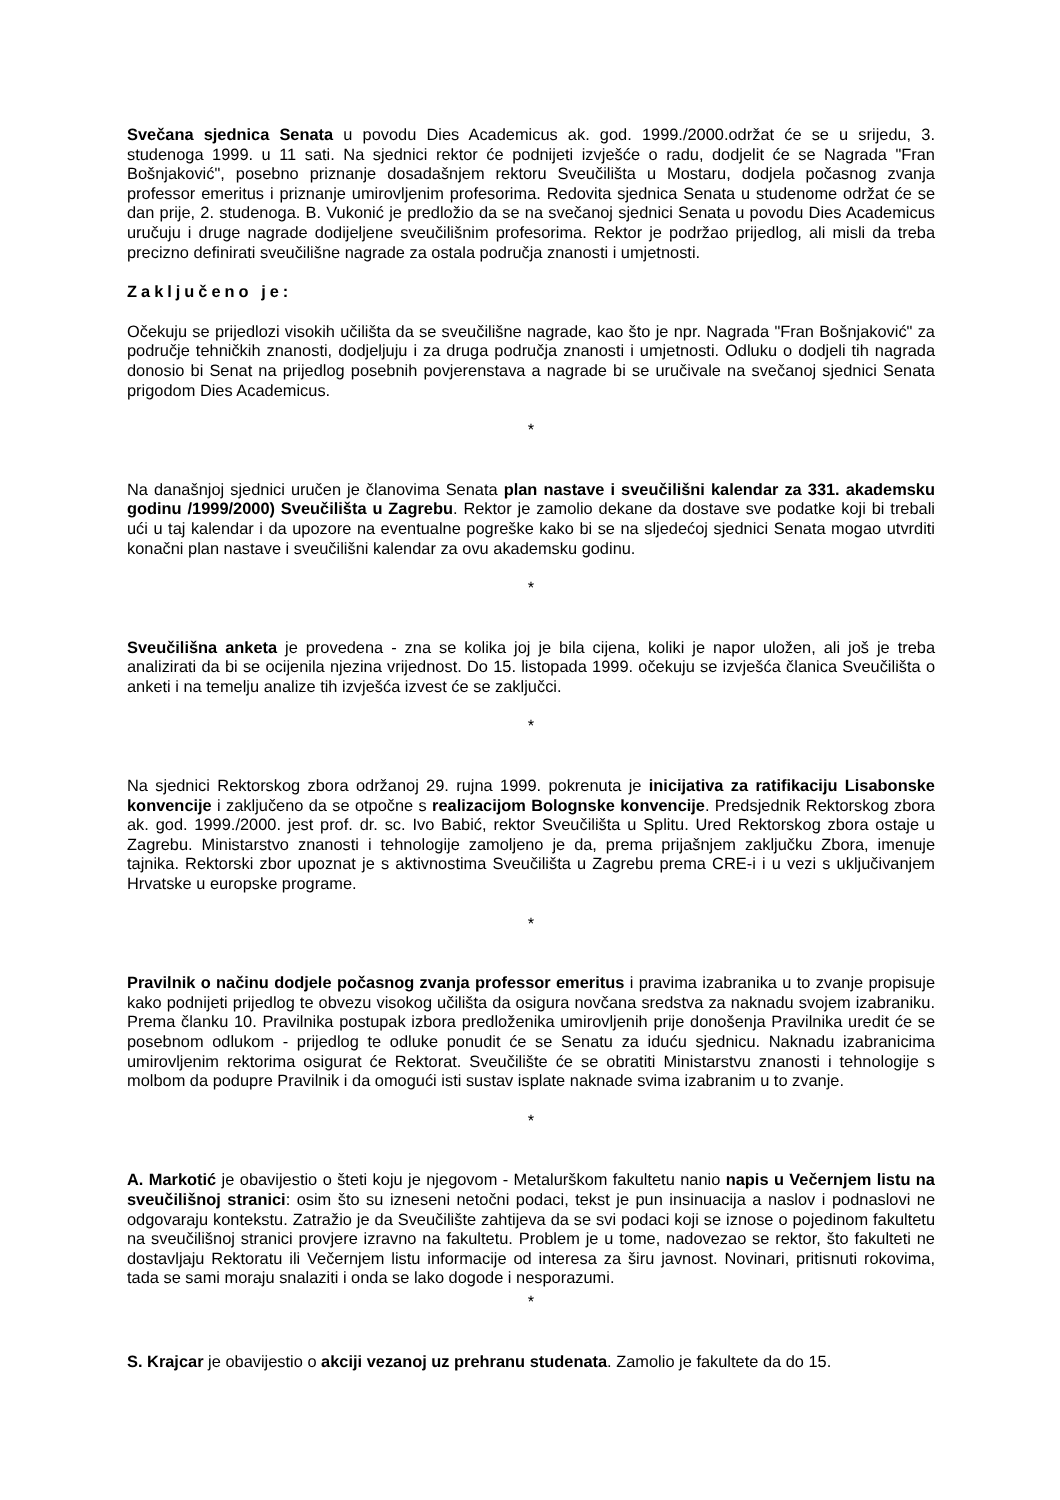Svečana sjednica Senata u povodu Dies Academicus ak. god. 1999./2000.održat će se u srijedu, 3. studenoga 1999. u 11 sati. Na sjednici rektor će podnijeti izvješće o radu, dodjelit će se Nagrada "Fran Bošnjaković", posebno priznanje dosadašnjem rektoru Sveučilišta u Mostaru, dodjela počasnog zvanja professor emeritus i priznanje umirovljenim profesorima. Redovita sjednica Senata u studenome održat će se dan prije, 2. studenoga. B. Vukonić je predložio da se na svečanoj sjednici Senata u povodu Dies Academicus uručuju i druge nagrade dodijeljene sveučilišnim profesorima. Rektor je podržao prijedlog, ali misli da treba precizno definirati sveučilišne nagrade za ostala područja znanosti i umjetnosti.
Zaključeno je:
Očekuju se prijedlozi visokih učilišta da se sveučilišne nagrade, kao što je npr. Nagrada "Fran Bošnjaković" za područje tehničkih znanosti, dodjeljuju i za druga područja znanosti i umjetnosti. Odluku o dodjeli tih nagrada donosio bi Senat na prijedlog posebnih povjerenstava a nagrade bi se uručivale na svečanoj sjednici Senata prigodom Dies Academicus.
*
Na današnjoj sjednici uručen je članovima Senata plan nastave i sveučilišni kalendar za 331. akademsku godinu /1999/2000) Sveučilišta u Zagrebu. Rektor je zamolio dekane da dostave sve podatke koji bi trebali ući u taj kalendar i da upozore na eventualne pogreške kako bi se na sljedećoj sjednici Senata mogao utvrditi konačni plan nastave i sveučilišni kalendar za ovu akademsku godinu.
*
Sveučilišna anketa je provedena - zna se kolika joj je bila cijena, koliki je napor uložen, ali još je treba analizirati da bi se ocijenila njezina vrijednost. Do 15. listopada 1999. očekuju se izvješća članica Sveučilišta o anketi i na temelju analize tih izvješća izvest će se zaključci.
*
Na sjednici Rektorskog zbora održanoj 29. rujna 1999. pokrenuta je inicijativa za ratifikaciju Lisabonske konvencije i zaključeno da se otpočne s realizacijom Bolognske konvencije. Predsjednik Rektorskog zbora ak. god. 1999./2000. jest prof. dr. sc. Ivo Babić, rektor Sveučilišta u Splitu. Ured Rektorskog zbora ostaje u Zagrebu. Ministarstvo znanosti i tehnologije zamoljeno je da, prema prijašnjem zaključku Zbora, imenuje tajnika. Rektorski zbor upoznat je s aktivnostima Sveučilišta u Zagrebu prema CRE-i i u vezi s uključivanjem Hrvatske u europske programe.
*
Pravilnik o načinu dodjele počasnog zvanja professor emeritus i pravima izabranika u to zvanje propisuje kako podnijeti prijedlog te obvezu visokog učilišta da osigura novčana sredstva za naknadu svojem izabraniku. Prema članku 10. Pravilnika postupak izbora predloženika umirovljenih prije donošenja Pravilnika uredit će se posebnom odlukom - prijedlog te odluke ponudit će se Senatu za iduću sjednicu. Naknadu izabranicima umirovljenim rektorima osigurat će Rektorat. Sveučilište će se obratiti Ministarstvu znanosti i tehnologije s molbom da podupre Pravilnik i da omogući isti sustav isplate naknade svima izabranim u to zvanje.
*
A. Markotić je obavijestio o šteti koju je njegovom - Metalurškom fakultetu nanio napis u Večernjem listu na sveučilišnoj stranici: osim što su izneseni netočni podaci, tekst je pun insinuacija a naslov i podnaslovi ne odgovaraju kontekstu. Zatražio je da Sveučilište zahtijeva da se svi podaci koji se iznose o pojedinom fakultetu na sveučilišnoj stranici provjere izravno na fakultetu. Problem je u tome, nadovezao se rektor, što fakulteti ne dostavljaju Rektoratu ili Večernjem listu informacije od interesa za širu javnost. Novinari, pritisnuti rokovima, tada se sami moraju snalaziti i onda se lako dogode i nesporazumi.
*
S. Krajcar je obavijestio o akciji vezanoj uz prehranu studenata. Zamolio je fakultete da do 15.